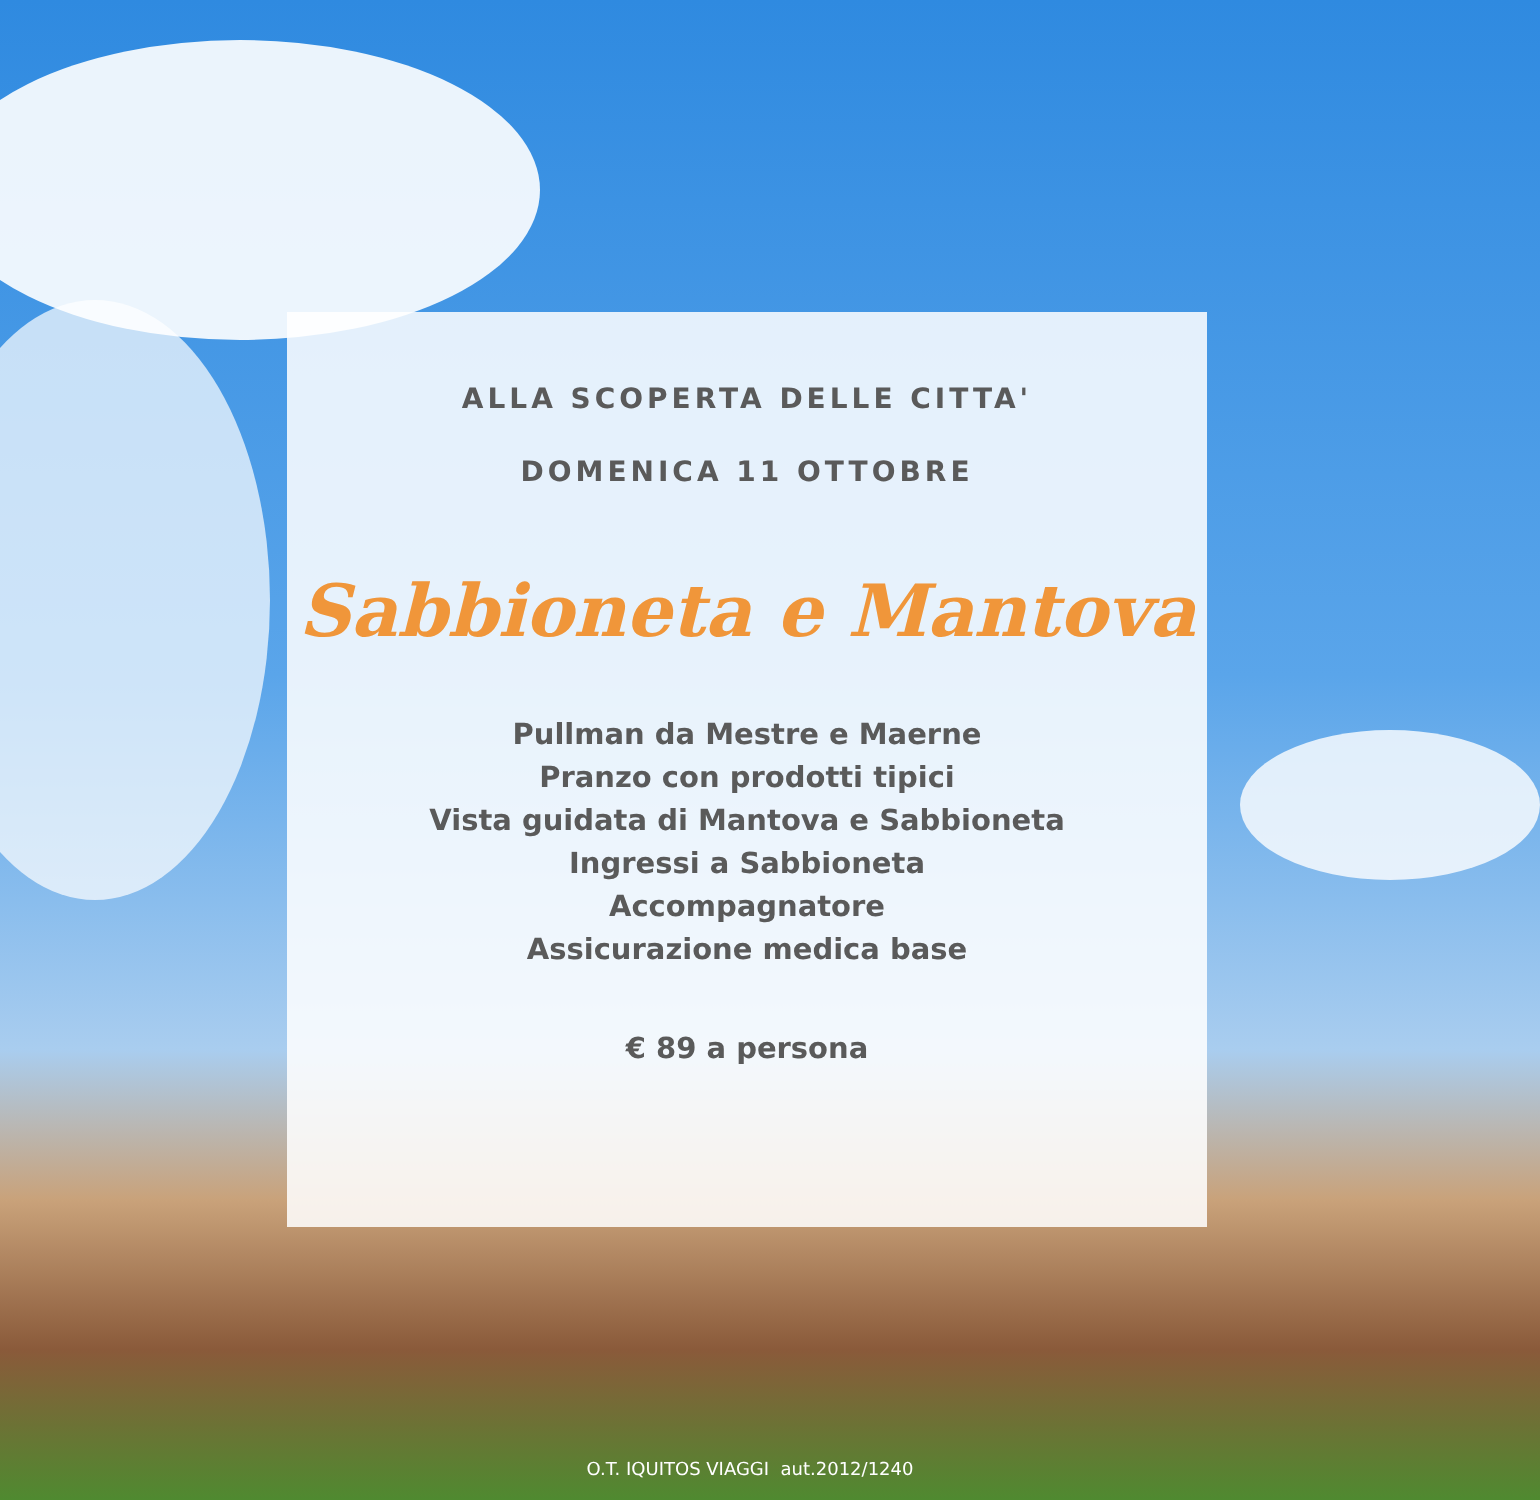ALLA SCOPERTA DELLE CITTA'
DOMENICA 11 OTTOBRE
Sabbioneta e Mantova
Pullman da Mestre e Maerne
Pranzo con prodotti tipici
Vista guidata di Mantova e Sabbioneta
Ingressi a Sabbioneta
Accompagnatore
Assicurazione medica base
€ 89 a persona
O.T. IQUITOS VIAGGI aut.2012/1240